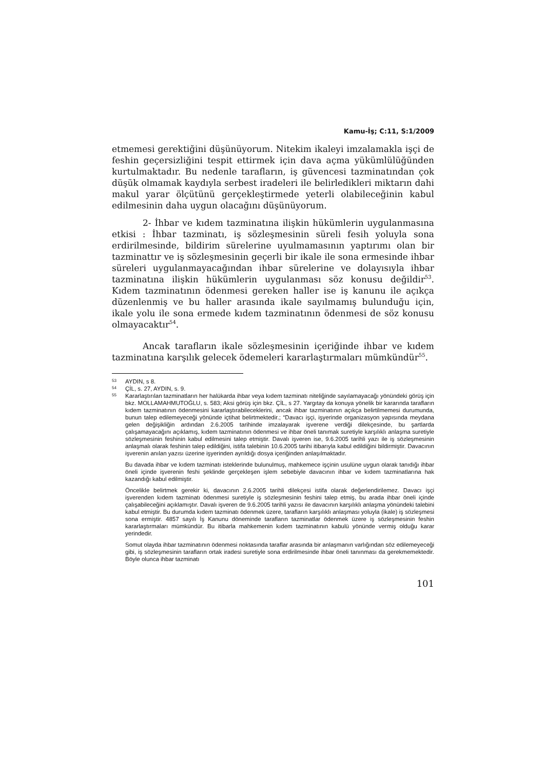Kamu-İş; C:11, S:1/2009
etmemesi gerektiğini düşünüyorum. Nitekim ikaleyi imzalamakla işçi de feshin geçersizliğini tespit ettirmek için dava açma yükümlülüğünden kurtulmaktadır. Bu nedenle tarafların, iş güvencesi tazminatından çok düşük olmamak kaydıyla serbest iradeleri ile belirledikleri miktarın dahi makul yarar ölçütünü gerçekleştirmede yeterli olabileceğinin kabul edilmesinin daha uygun olacağını düşünüyorum.
2- İhbar ve kıdem tazminatına ilişkin hükümlerin uygulanmasına etkisi : İhbar tazminatı, iş sözleşmesinin süreli fesih yoluyla sona erdirilmesinde, bildirim sürelerine uyulmamasının yaptırımı olan bir tazminattır ve iş sözleşmesinin geçerli bir ikale ile sona ermesinde ihbar süreleri uygulanmayacağından ihbar sürelerine ve dolayısıyla ihbar tazminatına ilişkin hükümlerin uygulanması söz konusu değildir<sup>53</sup>. Kıdem tazminatının ödenmesi gereken haller ise iş kanunu ile açıkça düzenlenmiş ve bu haller arasında ikale sayılmamış bulunduğu için, ikale yolu ile sona ermede kıdem tazminatının ödenmesi de söz konusu olmayacaktır<sup>54</sup>.
Ancak tarafların ikale sözleşmesinin içeriğinde ihbar ve kıdem tazminatına karşılık gelecek ödemeleri kararlaştırmaları mümkündür<sup>55</sup>.
53 AYDIN, s 8.
54 ÇİL, s. 27, AYDIN, s. 9.
55 Kararlaştırılan tazminatların her halükarda ihbar veya kıdem tazminatı niteliğinde sayılamayacağı yönündeki görüş için bkz. MOLLAMAHMUTOĞLU, s. 583; Aksi görüş için bkz. ÇİL, s 27. Yargıtay da konuya yönelik bir kararında tarafların kıdem tazminatının ödenmesini kararlaştırabileceklerini, ancak ihbar tazminatının açıkça belirtilmemesi durumunda, bunun talep edilemeyeceği yönünde içtihat belirtmektedir.; “Davacı işçi, işyerinde organizasyon yapısında meydana gelen değişikliğin ardından 2.6.2005 tarihinde imzalayarak işverene verdiği dilekçesinde, bu şartlarda çalışamayacağını açıklamış, kıdem tazminatının ödenmesi ve ihbar öneli tanımak suretiyle karşılıklı anlaşma suretiyle sözleşmesinin feshinin kabul edilmesini talep etmiştir. Davalı işveren ise, 9.6.2005 tarihli yazı ile iş sözleşmesinin anlaşmalı olarak feshinin talep edildiğini, istifa talebinin 10.6.2005 tarihi itibarıyla kabul edildiğini bildirmiştir. Davacının işverenin anılan yazısı üzerine işyerinden ayrıldığı dosya içeriğinden anlaşılmaktadır.
Bu davada ihbar ve kıdem tazminatı isteklerinde bulunulmuş, mahkemece işçinin usulüne uygun olarak tanıdığı ihbar öneli içinde işverenin feshi şeklinde gerçekleşen işlem sebebiyle davacının ihbar ve kıdem tazminatlarına hak kazandığı kabul edilmiştir.
Öncelikle belirtmek gerekir ki, davacının 2.6.2005 tarihli dilekçesi istifa olarak değerlendirilemez. Davacı işçi işverenden kıdem tazminatı ödenmesi suretiyle iş sözleşmesinin feshini talep etmiş, bu arada ihbar öneli içinde çalışabileceğini açıklamıştır. Davalı işveren de 9.6.2005 tarihli yazısı ile davacının karşılıklı anlaşma yönündeki talebini kabul etmiştir. Bu durumda kıdem tazminatı ödenmek üzere, tarafların karşılıklı anlaşması yoluyla (ikale) iş sözleşmesi sona ermiştir. 4857 sayılı İş Kanunu döneminde tarafların tazminatlar ödenmek üzere iş sözleşmesinin feshin kararlaştırmaları mümkündür. Bu itibarla mahkemenin kıdem tazminatının kabulü yönünde vermiş olduğu karar yerindedir.
Somut olayda ihbar tazminatının ödenmesi noktasında taraflar arasında bir anlaşmanın varlığından söz edilemeyeceği gibi, iş sözleşmesinin tarafların ortak iradesi suretiyle sona erdirilmesinde ihbar öneli tanınması da gerekmemektedir. Böyle olunca ihbar tazminatı
101